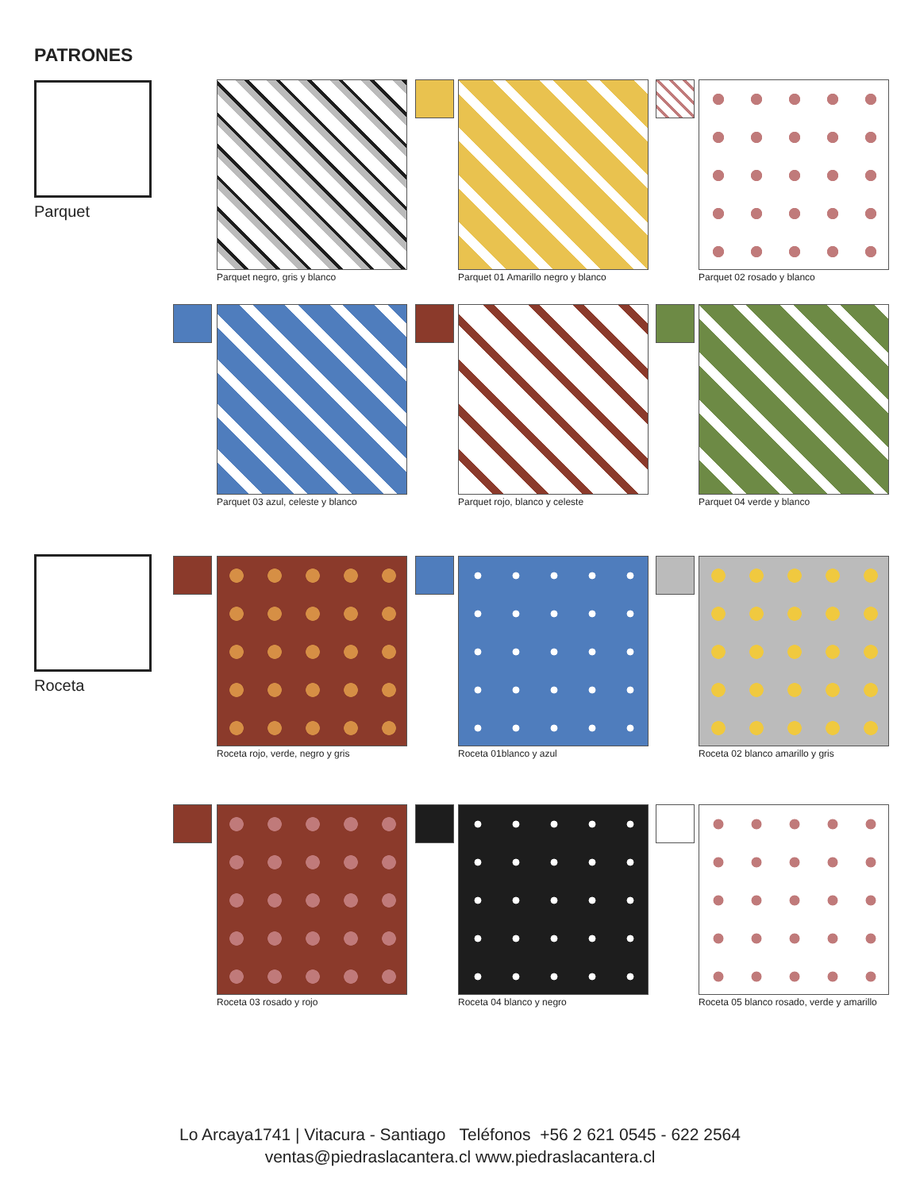PATRONES
Parquet
Roceta
Parquet negro, gris y blanco
Parquet 01 Amarillo negro y blanco
Parquet 02 rosado y blanco
Parquet 03 azul, celeste y blanco
Parquet rojo, blanco y celeste
Parquet 04 verde y blanco
Roceta rojo, verde, negro y gris
Roceta 01blanco y azul
Roceta 02 blanco amarillo y gris
Roceta 03 rosado y rojo Roceta 04 blanco y negro
Roceta 05 blanco rosado, verde y amarillo
Lo Arcaya1741 | Vitacura - Santiago Teléfonos +56 2 621 0545 - 622 2564
ventas@piedraslacantera.cl www.piedraslacantera.cl